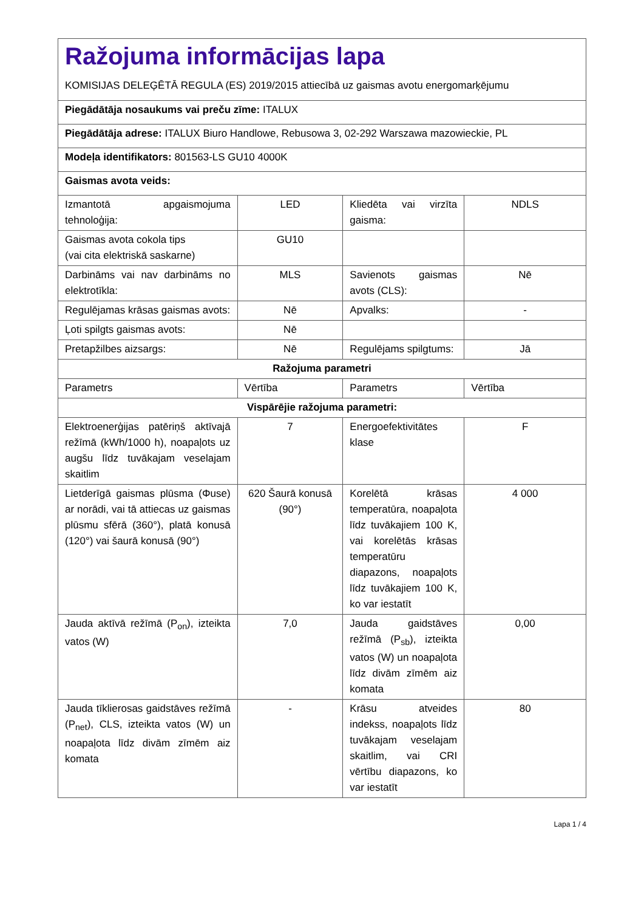| Ražojuma informācijas lapa KOMISIJAS DELEĢĒTĀ REGULA (ES) 2019/2015 attiecībā uz gaismas avotu energomarķējumu | | | |
| Piegādātāja nosaukums vai preču zīme: ITALUX | | | |
| Piegādātāja adrese: ITALUX Biuro Handlowe, Rebusowa 3, 02-292 Warszawa mazowieckie, PL | | | |
| Modeļa identifikators: 801563-LS GU10 4000K | | | |
| Gaismas avota veids: | | | |
| Izmantotā apgaismojuma tehnoloģija: | LED | Kliedēta vai virzīta gaisma: | NDLS |
| Gaismas avota cokola tips (vai cita elektriskā saskarne) | GU10 | | |
| Darbināms vai nav darbināms no elektrotīkla: | MLS | Savienots gaismas avots (CLS): | Nē |
| Regulējamas krāsas gaismas avots: | Nē | Apvalks: | - |
| Ļoti spilgts gaismas avots: | Nē | | |
| Pretapžilbes aizsargs: | Nē | Regulējams spilgtums: | Jā |
| Ražojuma parametri | | | |
| Parametrs | Vērtība | Parametrs | Vērtība |
| Vispārējie ražojuma parametri: | | | |
| Elektroenerģijas patēriņš aktīvajā režīmā (kWh/1000 h), noapaļots uz augšu līdz tuvākajam veselajam skaitlim | 7 | Energoefektivitātes klase | F |
| Lietderīgā gaismas plūsma (Φuse) ar norādi, vai tā attiecas uz gaismas plūsmu sfērā (360°), platā konusā (120°) vai šaurā konusā (90°) | 620 Šaurā konusā (90°) | Korelētā krāsas temperatūra, noapaļota līdz tuvākajiem 100 K, vai korelētās krāsas temperatūru diapazons, noapaļots līdz tuvākajiem 100 K, ko var iestatīt | 4 000 |
| Jauda aktīvā režīmā (P<sub>on</sub>), izteikta vatos (W) | 7,0 | Jauda gaidstāves režīmā (P<sub>sb</sub>), izteikta vatos (W) un noapaļota līdz divām zīmēm aiz komata | 0,00 |
| Jauda tīklierosas gaidstāves režīmā (P<sub>net</sub>), CLS, izteikta vatos (W) un noapaļota līdz divām zīmēm aiz komata | - | Krāsu atveides indekss, noapaļots līdz tuvākajam veselajam skaitlim, vai CRI vērtību diapazons, ko var iestatīt | 80 |
Lapa 1 / 4